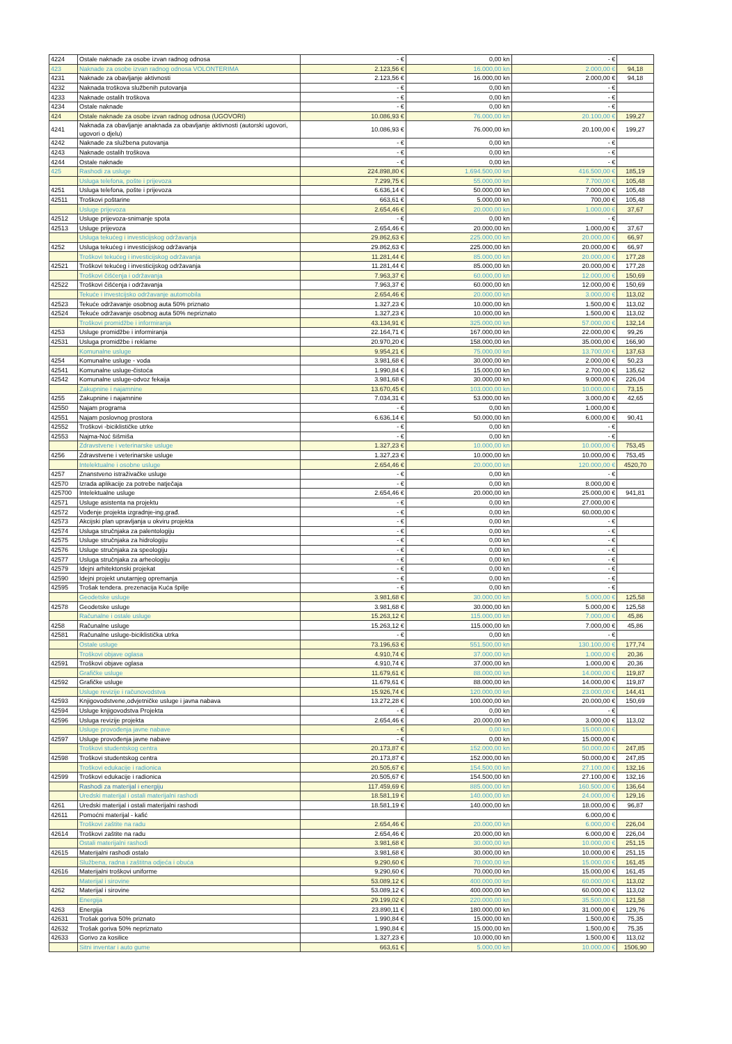| 4224 | Ostale naknade za osobe izvan radnog odnosa | - € | 0,00 kn | - € | |
| 423 | Naknade za osobe izvan radnog odnosa VOLONTERIMA | 2.123,56 € | 16.000,00 kn | 2.000,00 € | 94,18 |
| 4231 | Naknade za obavljanje aktivnosti | 2.123,56 € | 16.000,00 kn | 2.000,00 € | 94,18 |
| 4232 | Naknada troškova službenih putovanja | - € | 0,00 kn | - € | |
| 4233 | Naknade ostalih troškova | - € | 0,00 kn | - € | |
| 4234 | Ostale naknade | - € | 0,00 kn | - € | |
| 424 | Ostale naknade za osobe izvan radnog odnosa (UGOVORI) | 10.086,93 € | 76.000,00 kn | 20.100,00 € | 199,27 |
| 4241 | Naknada za obavljanje anaknada za obavljanje aktivnosti (autorski ugovori, ugovori o djelu) | 10.086,93 € | 76.000,00 kn | 20.100,00 € | 199,27 |
| 4242 | Naknade za službena putovanja | - € | 0,00 kn | - € | |
| 4243 | Naknade ostalih troškova | - € | 0,00 kn | - € | |
| 4244 | Ostale naknade | - € | 0,00 kn | - € | |
| 425 | Rashodi za usluge | 224.898,80 € | 1.694.500,00 kn | 416.500,00 € | 185,19 |
| | Usluga telefona, pošte i prijevoza | 7.299,75 € | 55.000,00 kn | 7.700,00 € | 105,48 |
| 4251 | Usluga telefona, pošte i prijevoza | 6.636,14 € | 50.000,00 kn | 7.000,00 € | 105,48 |
| 42511 | Troškovi poštarine | 663,61 € | 5.000,00 kn | 700,00 € | 105,48 |
| | Usluge prijevoza | 2.654,46 € | 20.000,00 kn | 1.000,00 € | 37,67 |
| 42512 | Usluge prijevoza-snimanje spota | - € | 0,00 kn | - € | |
| 42513 | Usluge prijevoza | 2.654,46 € | 20.000,00 kn | 1.000,00 € | 37,67 |
| | Usluga tekućeg i investicijskog održavanja | 29.862,63 € | 225.000,00 kn | 20.000,00 € | 66,97 |
| 4252 | Usluga tekućeg i investicijskog održavanja | 29.862,63 € | 225.000,00 kn | 20.000,00 € | 66,97 |
| | Troškovi tekućeg i investicijskog održavanja | 11.281,44 € | 85.000,00 kn | 20.000,00 € | 177,28 |
| 42521 | Troškovi tekućeg i investicijskog održavanja | 11.281,44 € | 85.000,00 kn | 20.000,00 € | 177,28 |
| | Troškovi čišćenja i održavanja | 7.963,37 € | 60.000,00 kn | 12.000,00 € | 150,69 |
| 42522 | Troškovi čišćenja i održavanja | 7.963,37 € | 60.000,00 kn | 12.000,00 € | 150,69 |
| | Tekuće i investcijsko održavanje automobila | 2.654,46 € | 20.000,00 kn | 3.000,00 € | 113,02 |
| 42523 | Tekuće održavanje osobnog auta 50% priznato | 1.327,23 € | 10.000,00 kn | 1.500,00 € | 113,02 |
| 42524 | Tekuće održavanje osobnog auta 50% nepriznato | 1.327,23 € | 10.000,00 kn | 1.500,00 € | 113,02 |
| | Troškovi promidžbe i informiranja | 43.134,91 € | 325.000,00 kn | 57.000,00 € | 132,14 |
| 4253 | Usluge promidžbe i informiranja | 22.164,71 € | 167.000,00 kn | 22.000,00 € | 99,26 |
| 42531 | Usluga promidžbe i reklame | 20.970,20 € | 158.000,00 kn | 35.000,00 € | 166,90 |
| | Komunalne usluge | 9.954,21 € | 75.000,00 kn | 13.700,00 € | 137,63 |
| 4254 | Komunalne usluge - voda | 3.981,68 € | 30.000,00 kn | 2.000,00 € | 50,23 |
| 42541 | Komunalne usluge-čistoća | 1.990,84 € | 15.000,00 kn | 2.700,00 € | 135,62 |
| 42542 | Komunalne usluge-odvoz fekaija | 3.981,68 € | 30.000,00 kn | 9.000,00 € | 226,04 |
| | Zakupnine i najamnine | 13.670,45 € | 103.000,00 kn | 10.000,00 € | 73,15 |
| 4255 | Zakupnine i najamnine | 7.034,31 € | 53.000,00 kn | 3.000,00 € | 42,65 |
| 42550 | Najam programa | - € | 0,00 kn | 1.000,00 € | |
| 42551 | Najam poslovnog prostora | 6.636,14 € | 50.000,00 kn | 6.000,00 € | 90,41 |
| 42552 | Troškovi -biciklističke utrke | - € | 0,00 kn | - € | |
| 42553 | Najma-Noć šišmiša | - € | 0,00 kn | - € | |
| | Zdravstvene i veterinarske usluge | 1.327,23 € | 10.000,00 kn | 10.000,00 € | 753,45 |
| 4256 | Zdravstvene i veterinarske usluge | 1.327,23 € | 10.000,00 kn | 10.000,00 € | 753,45 |
| | Intelektualne i osobne usluge | 2.654,46 € | 20.000,00 kn | 120.000,00 € | 4520,70 |
| 4257 | Znanstveno istraživačke usluge | - € | 0,00 kn | - € | |
| 42570 | Izrada aplikacije za potrebe natječaja | - € | 0,00 kn | 8.000,00 € | |
| 425700 | Intelektualne usluge | 2.654,46 € | 20.000,00 kn | 25.000,00 € | 941,81 |
| 42571 | Usluge asistenta na projektu | - € | 0,00 kn | 27.000,00 € | |
| 42572 | Vođenje projekta izgradnje-ing.građ. | - € | 0,00 kn | 60.000,00 € | |
| 42573 | Akcijski plan upravljanja u okviru projekta | - € | 0,00 kn | - € | |
| 42574 | Usluga stručnjaka za palentologiju | - € | 0,00 kn | - € | |
| 42575 | Usluge stručnjaka za hidrologiju | - € | 0,00 kn | - € | |
| 42576 | Usluge stručnjaka za speologiju | - € | 0,00 kn | - € | |
| 42577 | Usluga stručnjaka za arheologiju | - € | 0,00 kn | - € | |
| 42579 | Idejni arhitektonski projekat | - € | 0,00 kn | - € | |
| 42590 | Idejni projekt unutarnjeg opremanja | - € | 0,00 kn | - € | |
| 42595 | Trošak tendera. prezenacija Kuća špilje | - € | 0,00 kn | - € | |
| | Geodetske usluge | 3.981,68 € | 30.000,00 kn | 5.000,00 € | 125,58 |
| 42578 | Geodetske usluge | 3.981,68 € | 30.000,00 kn | 5.000,00 € | 125,58 |
| | Računalne i ostale usluge | 15.263,12 € | 115.000,00 kn | 7.000,00 € | 45,86 |
| 4258 | Računalne usluge | 15.263,12 € | 115.000,00 kn | 7.000,00 € | 45,86 |
| 42581 | Računalne usluge-biciklistička utrka | - € | 0,00 kn | - € | |
| | Ostale usluge | 73.196,63 € | 551.500,00 kn | 130.100,00 € | 177,74 |
| | Troškovi objave oglasa | 4.910,74 € | 37.000,00 kn | 1.000,00 € | 20,36 |
| 42591 | Troškovi objave oglasa | 4.910,74 € | 37.000,00 kn | 1.000,00 € | 20,36 |
| | Grafičke usluge | 11.679,61 € | 88.000,00 kn | 14.000,00 € | 119,87 |
| 42592 | Grafičke usluge | 11.679,61 € | 88.000,00 kn | 14.000,00 € | 119,87 |
| | Usluge revizije i računovodstva | 15.926,74 € | 120.000,00 kn | 23.000,00 € | 144,41 |
| 42593 | Knjigovodstvene,odvjetničke usluge i javna nabava | 13.272,28 € | 100.000,00 kn | 20.000,00 € | 150,69 |
| 42594 | Usluge knjigovodstva Projekta | - € | 0,00 kn | - € | |
| 42596 | Usluga revizije projekta | 2.654,46 € | 20.000,00 kn | 3.000,00 € | 113,02 |
| | Usluge provođenja javne nabave | - € | 0,00 kn | 15.000,00 € | |
| 42597 | Usluge provođenja javne nabave | - € | 0,00 kn | 15.000,00 € | |
| | Troškovi studentskog centra | 20.173,87 € | 152.000,00 kn | 50.000,00 € | 247,85 |
| 42598 | Troškovi studentskog centra | 20.173,87 € | 152.000,00 kn | 50.000,00 € | 247,85 |
| | Troškovi edukacije i radionica | 20.505,67 € | 154.500,00 kn | 27.100,00 € | 132,16 |
| 42599 | Troškovi edukacije i radionica | 20.505,67 € | 154.500,00 kn | 27.100,00 € | 132,16 |
| | Rashodi za materijal i energiju | 117.459,69 € | 885.000,00 kn | 160.500,00 € | 136,64 |
| | Uredski materijal i ostali materijalni rashodi | 18.581,19 € | 140.000,00 kn | 24.000,00 € | 129,16 |
| 4261 | Uredski materijal i ostali materijalni rashodi | 18.581,19 € | 140.000,00 kn | 18.000,00 € | 96,87 |
| 42611 | Pomoćni materijal - kafić | | | 6.000,00 € | |
| | Troškovi zaštite na radu | 2.654,46 € | 20.000,00 kn | 6.000,00 € | 226,04 |
| 42614 | Troškovi zaštite na radu | 2.654,46 € | 20.000,00 kn | 6.000,00 € | 226,04 |
| | Ostali materijalni rashodi | 3.981,68 € | 30.000,00 kn | 10.000,00 € | 251,15 |
| 42615 | Materijalni rashodi ostalo | 3.981,68 € | 30.000,00 kn | 10.000,00 € | 251,15 |
| | Službena, radna i zaštitna odjeća i obuća | 9.290,60 € | 70.000,00 kn | 15.000,00 € | 161,45 |
| 42616 | Materijalni troškovi uniforme | 9.290,60 € | 70.000,00 kn | 15.000,00 € | 161,45 |
| | Materijal i sirovine | 53.089,12 € | 400.000,00 kn | 60.000,00 € | 113,02 |
| 4262 | Materijal i sirovine | 53.089,12 € | 400.000,00 kn | 60.000,00 € | 113,02 |
| | Energija | 29.199,02 € | 220.000,00 kn | 35.500,00 € | 121,58 |
| 4263 | Energija | 23.890,11 € | 180.000,00 kn | 31.000,00 € | 129,76 |
| 42631 | Trošak goriva 50% priznato | 1.990,84 € | 15.000,00 kn | 1.500,00 € | 75,35 |
| 42632 | Trošak goriva 50% nepriznato | 1.990,84 € | 15.000,00 kn | 1.500,00 € | 75,35 |
| 42633 | Gorivo za kosilice | 1.327,23 € | 10.000,00 kn | 1.500,00 € | 113,02 |
| | Sitni inventar i auto gume | 663,61 € | 5.000,00 kn | 10.000,00 € | 1506,90 |